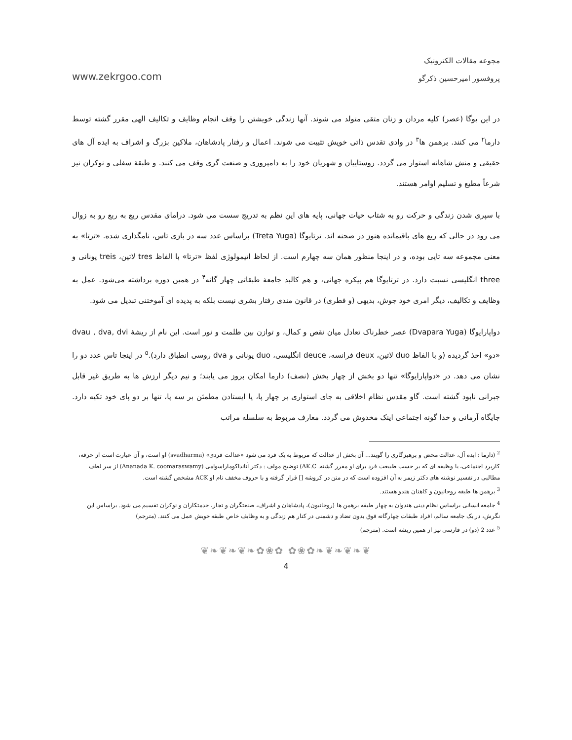www.zekrgoo.com
مجوعه مقالات الکترونیک
پروفسور امیرحسین ذکرگو
در این یوگا (عصر) کلیه مردان و زنان متقی متولد می شوند. آنها زندگی خویشتن را وقف انجام وظایف و تکالیف الهی مقرر گشته توسط دارما<sup>۲</sup> می کنند. برهمن ها<sup>۳</sup> در وادی تقدس ذاتی خویش تثبیت می شوند. اعمال و رفتار پادشاهان، ملاکین بزرگ و اشراف به ایده آل های حقیقی و منش شاهانه استوار می گردد. روستاییان و شهریان خود را به دامپروری و صنعت گری وقف می کنند. و طبقهٔ سفلی و نوکران نیز شرعاً مطیع و تسلیم اوامر هستند.
با سپری شدن زندگی و حرکت رو به شتاب حیات جهانی، پایه های این نظم به تدریج سست می شود. درامای مقدس ربع به ربع رو به زوال می رود در حالی که ربع های باقیمانده هنوز در صحنه اند. ترتایوگا (Treta Yuga) براساس عدد سه در بازی تاس، نامگذاری شده. «ترتا» به معنی مجموعه سه تایی بوده، و در اینجا منظور همان سه چهارم است. از لحاظ اتیمولوژی لفظ «ترتا» با الفاظ tres لاتین، treis یونانی و three انگلیسی نسبت دارد. در ترتایوگا هم پیکره جهانی، و هم کالبد جامعهٔ طبقاتی چهار گانه<sup>۴</sup> در همین دوره برداشته می‌شود. عمل به وظایف و تکالیف، دیگر امری خود جوش، بدیهی (و فطری) در قانون مندی رفتار بشری نیست بلکه به پدیده ای آموختنی تبدیل می شود.
دواپارایوگا (Dvapara Yuga) عصر خطرناک تعادل میان نقص و کمال، و توازن بین ظلمت و نور است. این نام از ریشهٔ dvau , dva, dvi «دو» اخذ گردیده (و با الفاظ duo لاتین، deux فرانسه، deuce انگلیسی، duo یونانی و dva روسی انطباق دارد).<sup>۵</sup> در اینجا تاس عدد دو را نشان می دهد. در «دواپارایوگا» تنها دو بخش از چهار بخش (نصف) دارما امکان بروز می یابند؛ و نیم دیگر ارزش ها به طریق غیر قابل جبرانی نابود گشته است. گاو مقدس نظام اخلاقی به جای استواری بر چهار پا، یا ایستادن مطمئن بر سه پا، تنها بر دو پای خود تکیه دارد. جایگاه آرمانی و خدا گونه اجتماعی اینک مخدوش می گردد. معارف مربوط به سلسله مراتب
<sup>2</sup> (دارما : ایده آل، عدالت محض و پرهیزگاری را گویند... آن بخش از عدالت که مربوط به یک فرد می شود «عدالت فردی» (svadharma) او است، و آن عبارت است از حرفه، کاربرد اجتماعی، یا وظیفه ای که بر حسب طبیعت فرد برای او مقرر گشته. AK.C) توضیح مولف : دکتر آنانداکوماراسوامی (Ananada K. coomaraswamy) از سر لطف مطالبی در تفسیر نوشته های دکتر زیمر به آن افزوده است که در متن در کروشه [] قرار گرفته و با حروف مخفف نام او ACK مشخص گشته است.
<sup>3</sup> برهمن ها طبقه روحانیون و کاهنان هندو هستند.
<sup>4</sup> جامعه انسانی براساس نظام دینی هندوان به چهار طبقه برهمن ها (روحانیون)، پادشاهان و اشراف، صنعتگران و تجار، خدمتکاران و نوکران تقسیم می شود. براساس این نگرش، در یک جامعه سالم، افراد طبقات چهارگانه فوق بدون تضاد و دشمنی در کنار هم زندگی و به وظایف خاص طبقه خویش عمل می کنند. (مترجم)
<sup>5</sup> عدد 2 (دو) در فارسی نیز از همین ریشه است. (مترجم)
❦❧❦❧❦❧✿❀✿ ✿❀✿❧❦❧❦❧❦
4